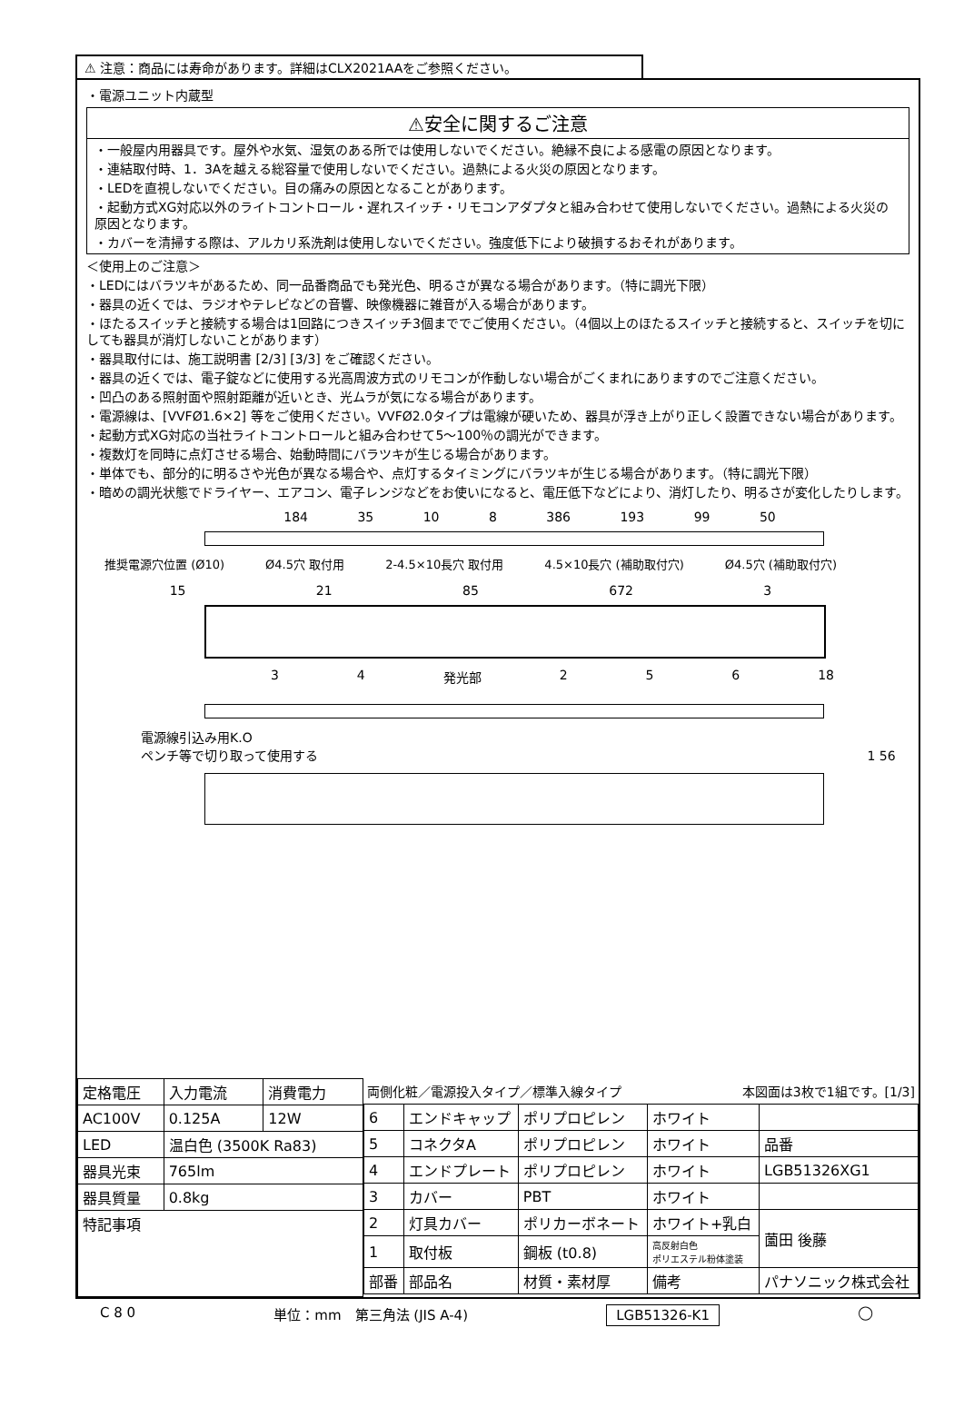⚠ 注意：商品には寿命があります。詳細はCLX2021AAをご参照ください。
・電源ユニット内蔵型
⚠安全に関するご注意
・一般屋内用器具です。屋外や水気、湿気のある所では使用しないでください。絶縁不良による感電の原因となります。
・連結取付時、1．3Aを越える総容量で使用しないでください。過熱による火災の原因となります。
・LEDを直視しないでください。目の痛みの原因となることがあります。
・起動方式XG対応以外のライトコントロール・遅れスイッチ・リモコンアダプタと組み合わせて使用しないでください。過熱による火災の原因となります。
・カバーを清掃する際は、アルカリ系洗剤は使用しないでください。強度低下により破損するおそれがあります。
＜使用上のご注意＞
・LEDにはバラツキがあるため、同一品番商品でも発光色、明るさが異なる場合があります。（特に調光下限）
・器具の近くでは、ラジオやテレビなどの音響、映像機器に雑音が入る場合があります。
・ほたるスイッチと接続する場合は1回路につきスイッチ3個まででご使用ください。（4個以上のほたるスイッチと接続すると、スイッチを切にしても器具が消灯しないことがあります）
・器具取付には、施工説明書 [2/3] [3/3] をご確認ください。
・器具の近くでは、電子錠などに使用する光高周波方式のリモコンが作動しない場合がごくまれにありますのでご注意ください。
・凹凸のある照射面や照射距離が近いとき、光ムラが気になる場合があります。
・電源線は、[VVFØ1.6×2] 等をご使用ください。VVFØ2.0タイプは電線が硬いため、器具が浮き上がり正しく設置できない場合があります。
・起動方式XG対応の当社ライトコントロールと組み合わせて5～100％の調光ができます。
・複数灯を同時に点灯させる場合、始動時間にバラツキが生じる場合があります。
・単体でも、部分的に明るさや光色が異なる場合や、点灯するタイミングにバラツキが生じる場合があります。（特に調光下限）
・暗めの調光状態でドライヤー、エアコン、電子レンジなどをお使いになると、電圧低下などにより、消灯したり、明るさが変化したりします。
184 35 10 8 386 193 99 50
推奨電源穴位置 (Ø10) Ø4.5穴 取付用 2-4.5×10長穴 取付用 4.5×10長穴 (補助取付穴) Ø4.5穴 (補助取付穴)
15 21 85 672 3
3 4 発光部 2 5 6 18
電源線引込み用K.O
ペンチ等で切り取って使用する 1 56
| 定格電圧 | 入力電流 | 消費電力 |
| AC100V | 0.125A | 12W |
| LED | 温白色 (3500K Ra83) | |
| 器具光束 | 765lm | |
| 器具質量 | 0.8kg | |
| 特記事項 | | |
両側化粧／電源投入タイプ／標準入線タイプ 本図面は3枚で1組です。[1/3]
| 6 | エンドキャップ | ポリプロピレン | ホワイト | |
| 5 | コネクタA | ポリプロピレン | ホワイト | 品番 |
| 4 | エンドプレート | ポリプロピレン | ホワイト | LGB51326XG1 |
| 3 | カバー | PBT | ホワイト | |
| 2 | 灯具カバー | ポリカーボネート | ホワイト+乳白 | 薗田 後藤 |
| 1 | 取付板 | 鋼板 (t0.8) | 高反射白色 ポリエステル粉体塗装 | |
| 部番 | 部品名 | 材質・素材厚 | 備考 | パナソニック株式会社 |
C 8 0 単位：mm　第三角法 (JIS A-4) LGB51326-K1 ◯